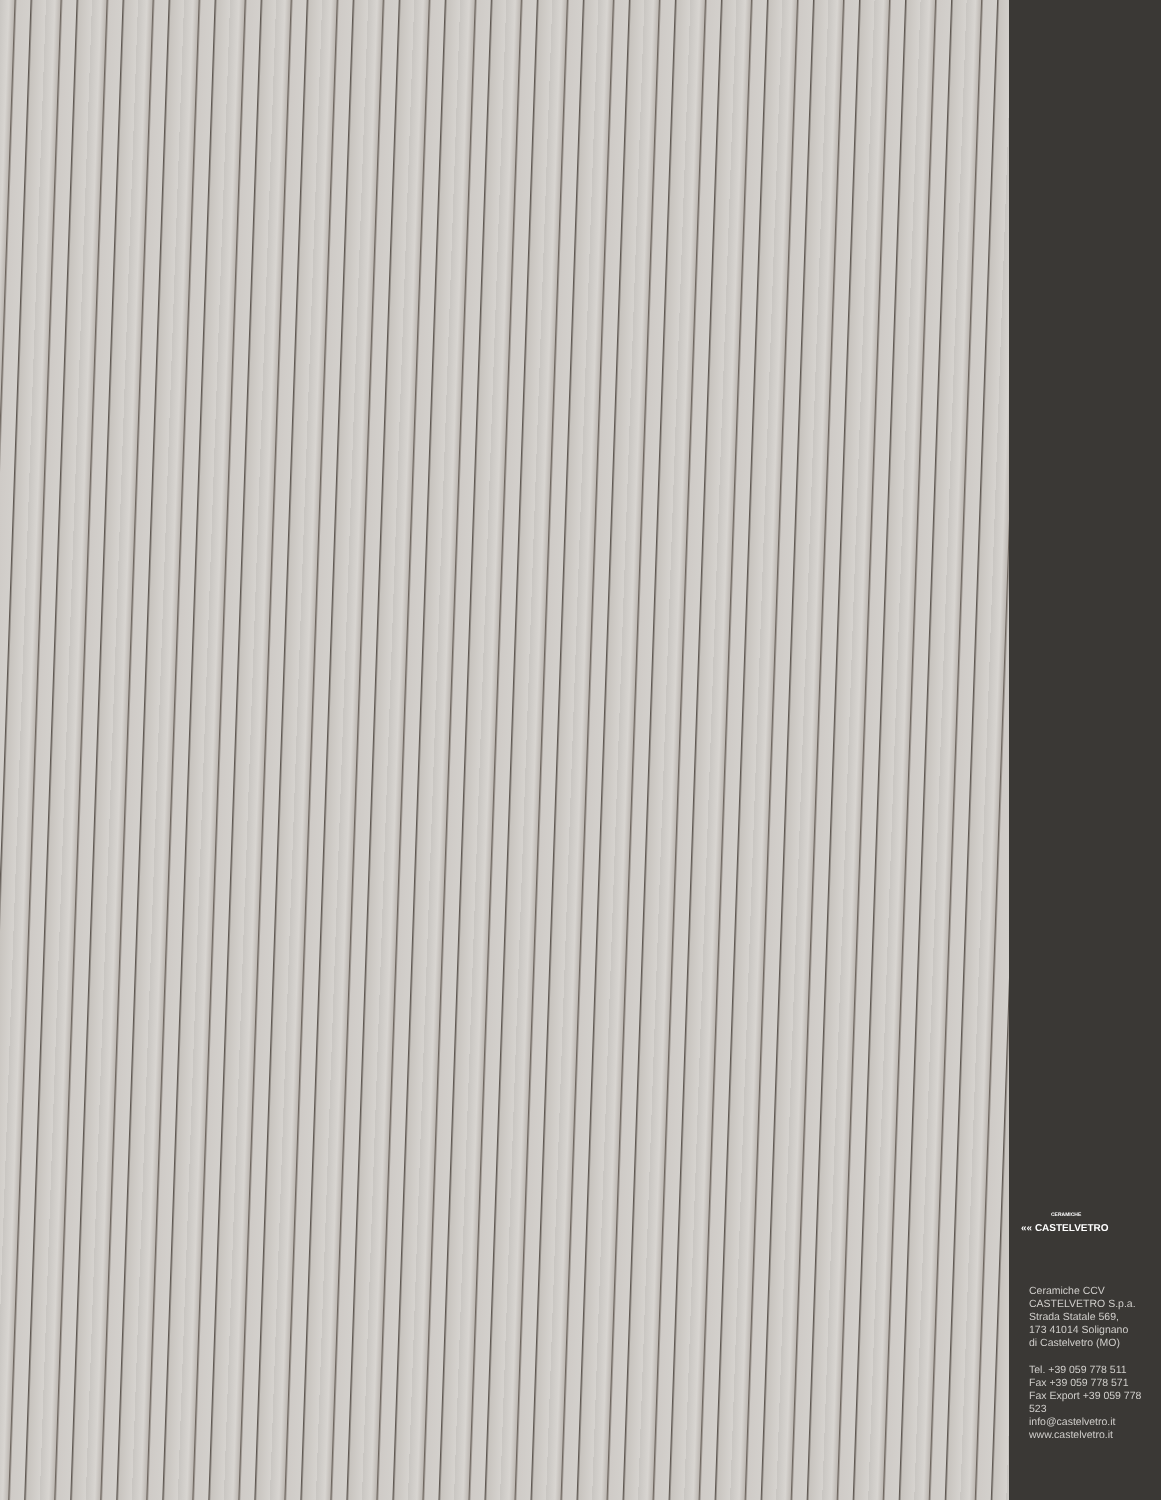CERAMICHE
«« CASTELVETRO
Ceramiche CCV
CASTELVETRO S.p.a.
Strada Statale 569,
173 41014 Solignano
di Castelvetro (MO)
Tel. +39 059 778 511
Fax +39 059 778 571
Fax Export +39 059 778 523
info@castelvetro.it
www.castelvetro.it